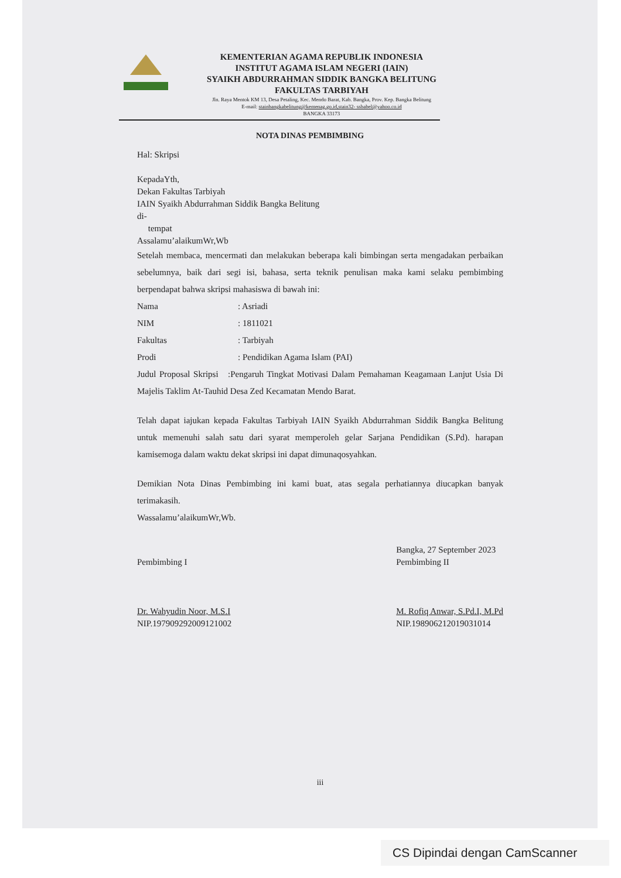KEMENTERIAN AGAMA REPUBLIK INDONESIA
INSTITUT AGAMA ISLAM NEGERI (IAIN)
SYAIKH ABDURRAHMAN SIDDIK BANGKA BELITUNG
FAKULTAS TARBIYAH
Jln. Raya Mentok KM 13, Desa Petaling, Kec. Mendo Barat, Kab. Bangka, Prov. Kep. Bangka Belitung
E-mail: stainbangkabelitung@kemenag.go.id,stain32- ssbabel@yahoo.co.id
BANGKA 33173
NOTA DINAS PEMBIMBING
Hal: Skripsi
KepadaYth,
Dekan Fakultas Tarbiyah
IAIN Syaikh Abdurrahman Siddik Bangka Belitung
di-
tempat
Assalamu’alaikumWr,Wb
Setelah membaca, mencermati dan melakukan beberapa kali bimbingan serta mengadakan perbaikan sebelumnya, baik dari segi isi, bahasa, serta teknik penulisan maka kami selaku pembimbing berpendapat bahwa skripsi mahasiswa di bawah ini:
| Nama | : Asriadi |
| NIM | : 1811021 |
| Fakultas | : Tarbiyah |
| Prodi | : Pendidikan Agama Islam (PAI) |
Judul Proposal Skripsi :Pengaruh Tingkat Motivasi Dalam Pemahaman Keagamaan Lanjut Usia Di Majelis Taklim At-Tauhid Desa Zed Kecamatan Mendo Barat.
Telah dapat iajukan kepada Fakultas Tarbiyah IAIN Syaikh Abdurrahman Siddik Bangka Belitung untuk memenuhi salah satu dari syarat memperoleh gelar Sarjana Pendidikan (S.Pd). harapan kamisemoga dalam waktu dekat skripsi ini dapat dimunaqosyahkan.
Demikian Nota Dinas Pembimbing ini kami buat, atas segala perhatiannya diucapkan banyak terimakasih.
Wassalamu’alaikumWr,Wb.
Pembimbing I
Dr. Wahyudin Noor, M.S.I
NIP.197909292009121002
Bangka, 27 September 2023
Pembimbing II
M. Rofiq Anwar, S.Pd.I, M.Pd
NIP.198906212019031014
iii
CS Dipindai dengan CamScanner